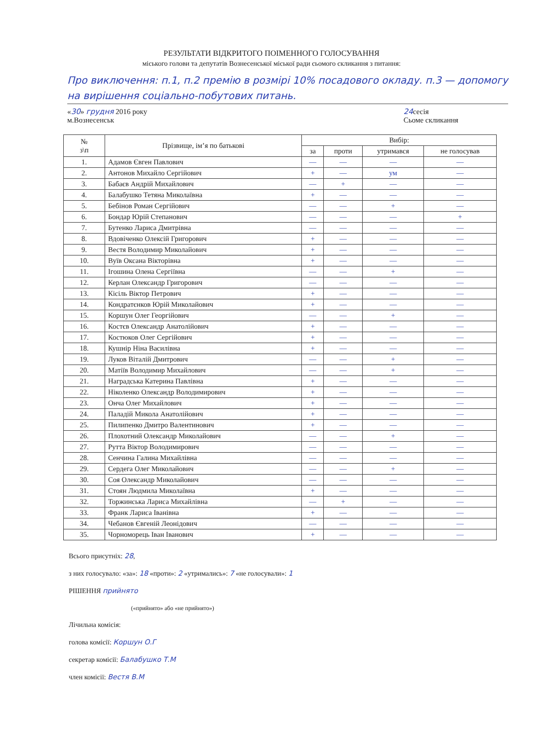РЕЗУЛЬТАТИ ВІДКРИТОГО ПОІМЕННОГО ГОЛОСУВАННЯ
міського голови та депутатів Вознесенської міської ради сьомого скликання з питання:
Про виключення: п.1, п.2 премію в розмірі 10% посадового окладу. п.3 — допомогу на вирішення соціально-побутових питань.
«30» грудня 2016 року
м.Вознесенськ 24сесія
Сьоме скликання
| № з\п | Прізвище, ім’я по батькові | Вибір: | | | |
| --- | --- | --- | --- | --- | --- |
| | | за | проти | утримався | не голосував |
| 1. | Адамов Євген Павлович | — | — | — | — |
| 2. | Антонов Михайло Сергійович | + | — | ум | — |
| 3. | Бабаєв Андрій Михайлович | — | + | — | — |
| 4. | Балабушко Тетяна Миколаївна | + | — | — | — |
| 5. | Бебінов Роман Сергійович | — | — | + | — |
| 6. | Бондар Юрій Степанович | — | — | — | + |
| 7. | Бутенко Лариса Дмитрівна | — | — | — | — |
| 8. | Вдовіченко Олексій Григорович | + | — | — | — |
| 9. | Вестя Володимир Миколайович | + | — | — | — |
| 10. | Вуїв Оксана Вікторівна | + | — | — | — |
| 11. | Ігошина Олена Сергіївна | — | — | + | — |
| 12. | Керлан Олександр Григорович | — | — | — | — |
| 13. | Кісіль Віктор Петрович | + | — | — | — |
| 14. | Кондратєнков Юрій Миколайович | + | — | — | — |
| 15. | Коршун Олег Георгійович | — | — | + | — |
| 16. | Костєв Олександр Анатолійович | + | — | — | — |
| 17. | Костюков Олег Сергійович | + | — | — | — |
| 18. | Кушнір Ніна Василівна | + | — | — | — |
| 19. | Луков Віталій Дмитрович | — | — | + | — |
| 20. | Матіїв Володимир Михайлович | — | — | + | — |
| 21. | Наградська Катерина Павлівна | + | — | — | — |
| 22. | Ніколенко Олександр Володимирович | + | — | — | — |
| 23. | Онча Олег Михайлович | + | — | — | — |
| 24. | Паладій Микола Анатолійович | + | — | — | — |
| 25. | Пилипенко Дмитро Валентинович | + | — | — | — |
| 26. | Плохотний Олександр Миколайович | — | — | + | — |
| 27. | Рутта Віктор Володимирович | — | — | — | — |
| 28. | Сенчина Галина Михайлівна | — | — | — | — |
| 29. | Сердега Олег Миколайович | — | — | + | — |
| 30. | Соя Олександр Миколайович | — | — | — | — |
| 31. | Стоян Людмила Миколаївна | + | — | — | — |
| 32. | Торжинська Лариса Михайлівна | — | + | — | — |
| 33. | Франк Лариса Іванівна | + | — | — | — |
| 34. | Чебанов Євгеній Леонідович | — | — | — | — |
| 35. | Чорноморець Іван Іванович | + | — | — | — |
Всього присутніх: 28,
з них голосувало: «за»: 18 «проти»: 2 «утримались»: 7 «не голосували»: 1
РІШЕННЯ прийнято
(«прийнято» або «не прийнято»)
Лічильна комісія:
голова комісії: Коршун О.Г
секретар комісії: Балабушко Т.М
член комісії: Вестя В.М